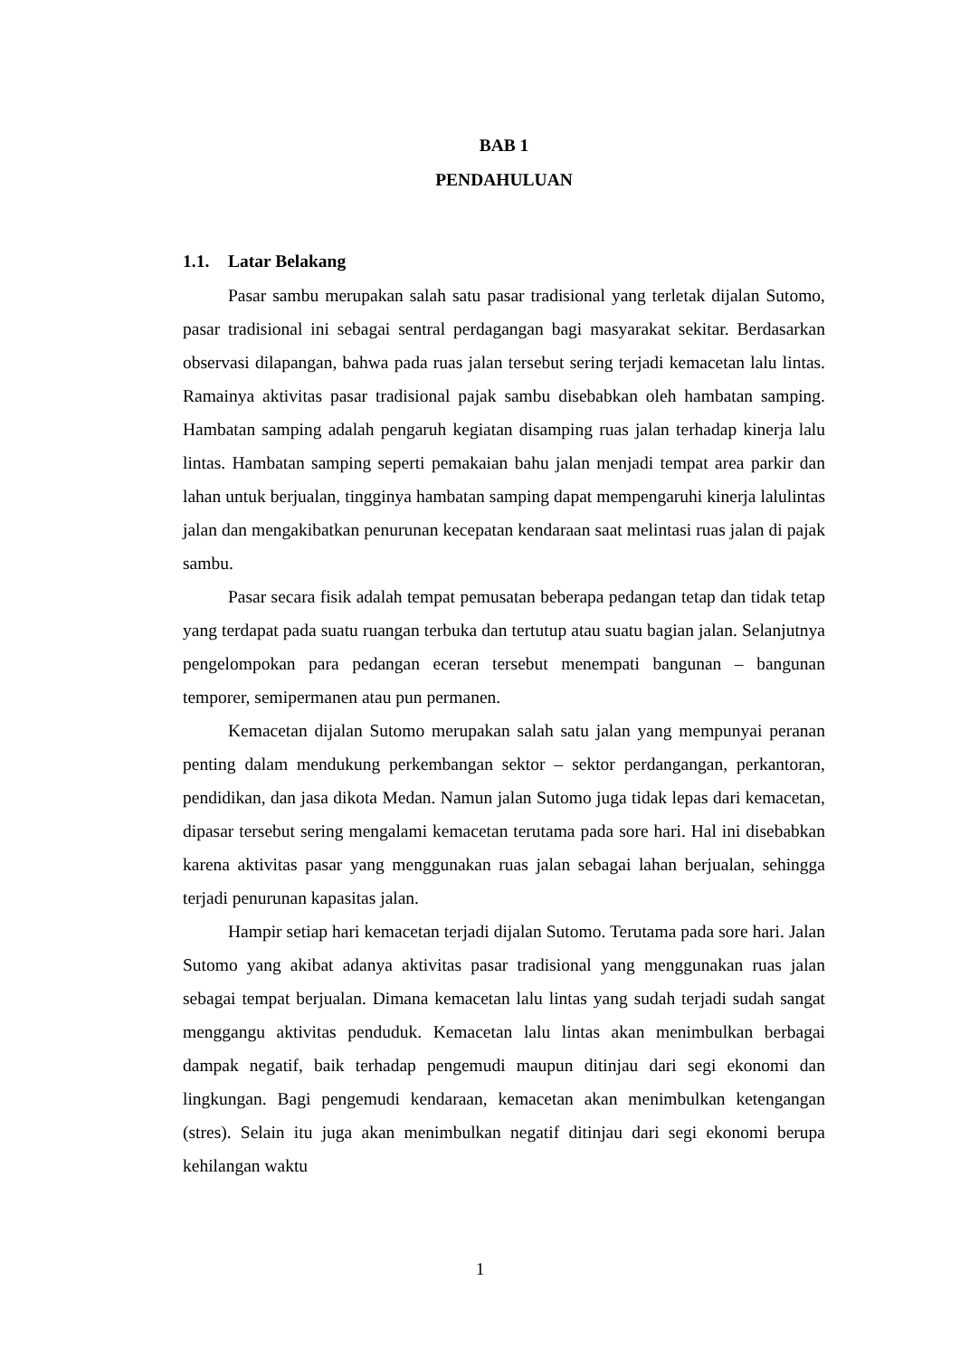BAB 1
PENDAHULUAN
1.1. Latar Belakang
Pasar sambu merupakan salah satu pasar tradisional yang terletak dijalan Sutomo, pasar tradisional ini sebagai sentral perdagangan bagi masyarakat sekitar. Berdasarkan observasi dilapangan, bahwa pada ruas jalan tersebut sering terjadi kemacetan lalu lintas. Ramainya aktivitas pasar tradisional pajak sambu disebabkan oleh hambatan samping. Hambatan samping adalah pengaruh kegiatan disamping ruas jalan terhadap kinerja lalu lintas. Hambatan samping seperti pemakaian bahu jalan menjadi tempat area parkir dan lahan untuk berjualan, tingginya hambatan samping dapat mempengaruhi kinerja lalulintas jalan dan mengakibatkan penurunan kecepatan kendaraan saat melintasi ruas jalan di pajak sambu.
Pasar secara fisik adalah tempat pemusatan beberapa pedangan tetap dan tidak tetap yang terdapat pada suatu ruangan terbuka dan tertutup atau suatu bagian jalan. Selanjutnya pengelompokan para pedangan eceran tersebut menempati bangunan – bangunan temporer, semipermanen atau pun permanen.
Kemacetan dijalan Sutomo merupakan salah satu jalan yang mempunyai peranan penting dalam mendukung perkembangan sektor – sektor perdangangan, perkantoran, pendidikan, dan jasa dikota Medan. Namun jalan Sutomo juga tidak lepas dari kemacetan, dipasar tersebut sering mengalami kemacetan terutama pada sore hari. Hal ini disebabkan karena aktivitas pasar yang menggunakan ruas jalan sebagai lahan berjualan, sehingga terjadi penurunan kapasitas jalan.
Hampir setiap hari kemacetan terjadi dijalan Sutomo. Terutama pada sore hari. Jalan Sutomo yang akibat adanya aktivitas pasar tradisional yang menggunakan ruas jalan sebagai tempat berjualan. Dimana kemacetan lalu lintas yang sudah terjadi sudah sangat menggangu aktivitas penduduk. Kemacetan lalu lintas akan menimbulkan berbagai dampak negatif, baik terhadap pengemudi maupun ditinjau dari segi ekonomi dan lingkungan. Bagi pengemudi kendaraan, kemacetan akan menimbulkan ketengangan (stres). Selain itu juga akan menimbulkan negatif ditinjau dari segi ekonomi berupa kehilangan waktu
1